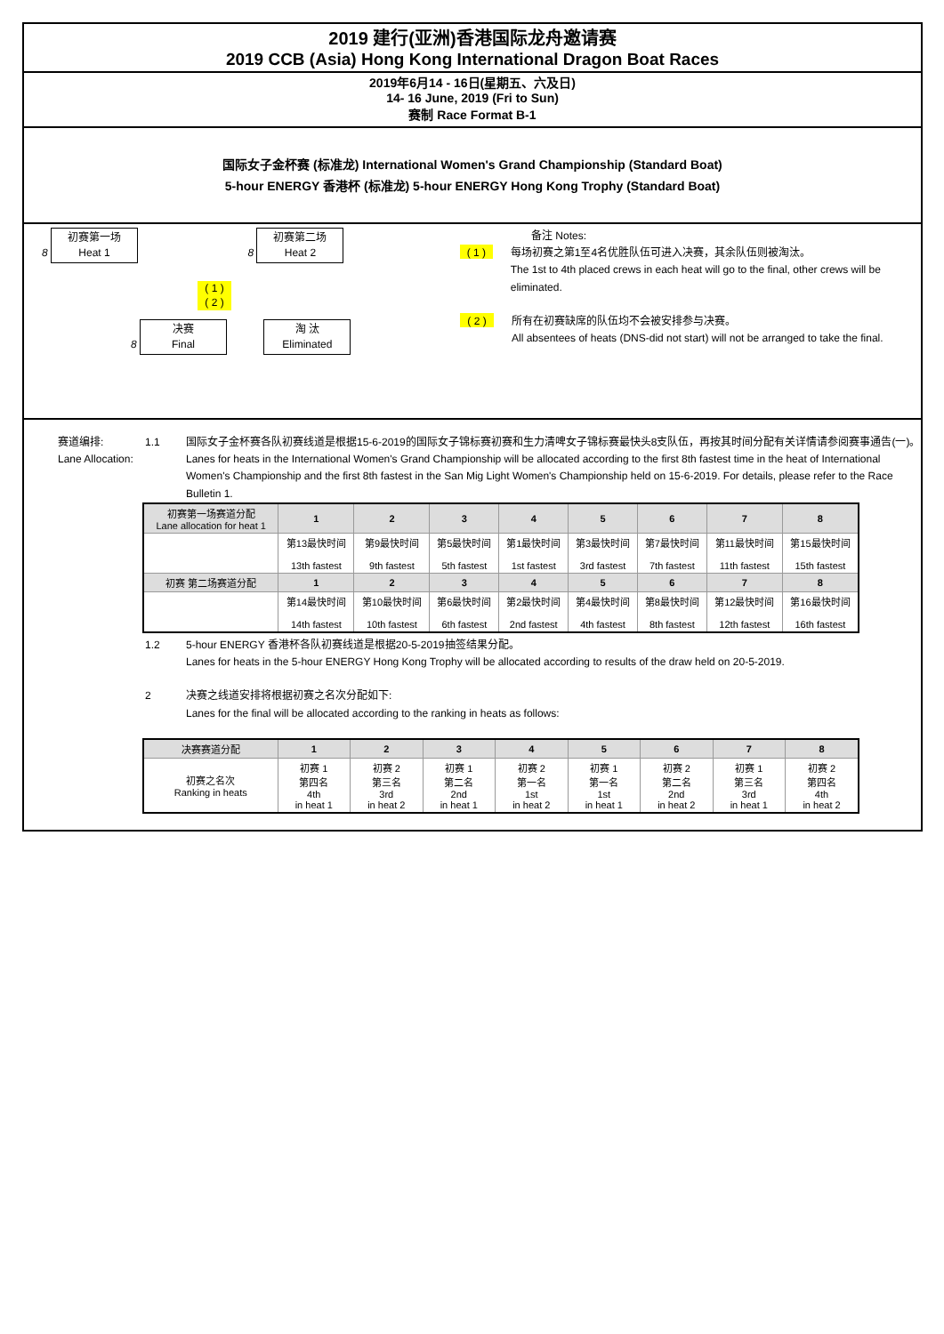2019 建行(亚洲)香港国际龙舟邀请赛
2019 CCB (Asia) Hong Kong International Dragon Boat Races
2019年6月14 - 16日(星期五、六及日)
14- 16 June, 2019 (Fri to Sun)
赛制 Race Format B-1
国际女子金杯赛 (标准龙) International Women's Grand Championship (Standard Boat)
5-hour ENERGY 香港杯 (标准龙) 5-hour ENERGY Hong Kong Trophy (Standard Boat)
8 初赛第一场
Heat 1 8 初赛第二场
Heat 2
( 1 )
( 2 )
8 决赛
Final 淘 汰
Eliminated
备注 Notes:
( 1 )
每场初赛之第1至4名优胜队伍可进入决赛，其余队伍则被淘汰。
The 1st to 4th placed crews in each heat will go to the final, other crews will be eliminated.
( 2 )
所有在初赛缺席的队伍均不会被安排参与决赛。
All absentees of heats (DNS-did not start) will not be arranged to take the final.
赛道编排: 1.1 国际女子金杯赛各队初赛线道是根据15-6-2019的国际女子锦标赛初赛和生力清啤女子锦标赛最快头8支队伍，再按其时间分配有关详情请参阅赛事通告(一)。
Lane Allocation: Lanes for heats in the International Women's Grand Championship will be allocated according to the first 8th fastest time in the heat of International Women's Championship and the first 8th fastest in the San Mig Light Women's Championship held on 15-6-2019. For details, please refer to the Race Bulletin 1.
| 初赛第一场赛道分配 Lane allocation for heat 1 | 1 | 2 | 3 | 4 | 5 | 6 | 7 | 8 |
| --- | --- | --- | --- | --- | --- | --- | --- | --- |
| | 第13最快时间 13th fastest | 第9最快时间 9th fastest | 第5最快时间 5th fastest | 第1最快时间 1st fastest | 第3最快时间 3rd fastest | 第7最快时间 7th fastest | 第11最快时间 11th fastest | 第15最快时间 15th fastest |
| 初赛 第二场赛道分配 | 1 | 2 | 3 | 4 | 5 | 6 | 7 | 8 |
| | 第14最快时间 14th fastest | 第10最快时间 10th fastest | 第6最快时间 6th fastest | 第2最快时间 2nd fastest | 第4最快时间 4th fastest | 第8最快时间 8th fastest | 第12最快时间 12th fastest | 第16最快时间 16th fastest |
1.2 5-hour ENERGY 香港杯各队初赛线道是根据20-5-2019抽签结果分配。
Lanes for heats in the 5-hour ENERGY Hong Kong Trophy will be allocated according to results of the draw held on 20-5-2019.
2 决赛之线道安排将根据初赛之名次分配如下:
Lanes for the final will be allocated according to the ranking in heats as follows:
| 决赛赛道分配 | 1 | 2 | 3 | 4 | 5 | 6 | 7 | 8 |
| --- | --- | --- | --- | --- | --- | --- | --- | --- |
| 初赛之名次 Ranking in heats | 初赛 1 第四名 4th in heat 1 | 初赛 2 第三名 3rd in heat 2 | 初赛 1 第二名 2nd in heat 1 | 初赛 2 第一名 1st in heat 2 | 初赛 1 第一名 1st in heat 1 | 初赛 2 第二名 2nd in heat 2 | 初赛 1 第三名 3rd in heat 1 | 初赛 2 第四名 4th in heat 2 |